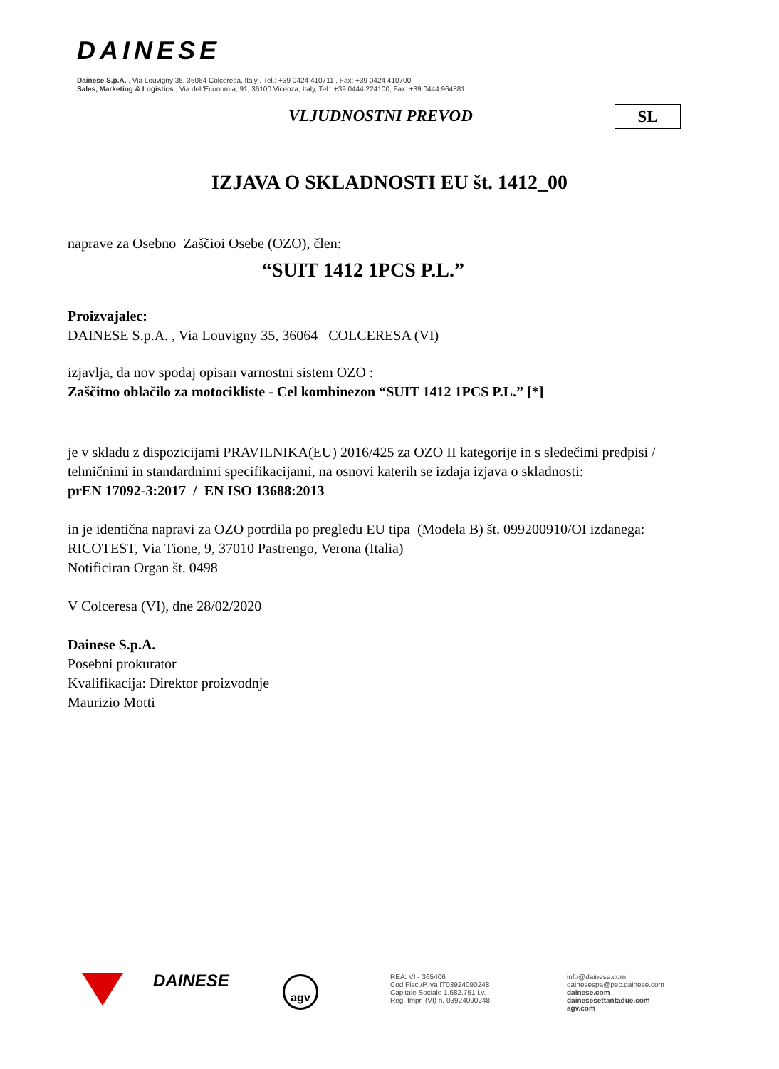DAINESE
Dainese S.p.A. , Via Louvigny 35, 36064 Colceresa, Italy , Tel.: +39 0424 410711 , Fax: +39 0424 410700
Sales, Marketing & Logistics , Via dell'Economia, 91, 36100 Vicenza, Italy, Tel.: +39 0444 224100, Fax: +39 0444 964881
VLJUDNOSTNI PREVOD SL
IZJAVA O SKLADNOSTI EU št. 1412_00
naprave za Osebno Zaščioi Osebe (OZO), člen:
“SUIT 1412 1PCS P.L.”
Proizvajalec:
DAINESE S.p.A. , Via Louvigny 35, 36064 COLCERESA (VI)
izjavlja, da nov spodaj opisan varnostni sistem OZO :
Zaščitno oblačilo za motocikliste - Cel kombinezon “SUIT 1412 1PCS P.L.” [*]
je v skladu z dispozicijami PRAVILNIKA(EU) 2016/425 za OZO II kategorije in s sledečimi predpisi / tehničnimi in standardnimi specifikacijami, na osnovi katerih se izdaja izjava o skladnosti:
prEN 17092-3:2017 / EN ISO 13688:2013
in je identična napravi za OZO potrdila po pregledu EU tipa (Modela B) št. 099200910/OI izdanega:
RICOTEST, Via Tione, 9, 37010 Pastrengo, Verona (Italia)
Notificiran Organ št. 0498
V Colceresa (VI), dne 28/02/2020
Dainese S.p.A.
Posebni prokurator
Kvalifikacija: Direktor proizvodnje
Maurizio Motti
DAINESE agv
REA: VI - 365406
Cod.Fisc./P.Iva IT03924090248
Capitale Sociale 1.582.751 i.v.
Reg. Impr. (VI) n. 03924090248
info@dainese.com
dainesespa@pec.dainese.com
dainese.com
dainesesettantadue.com
agv.com